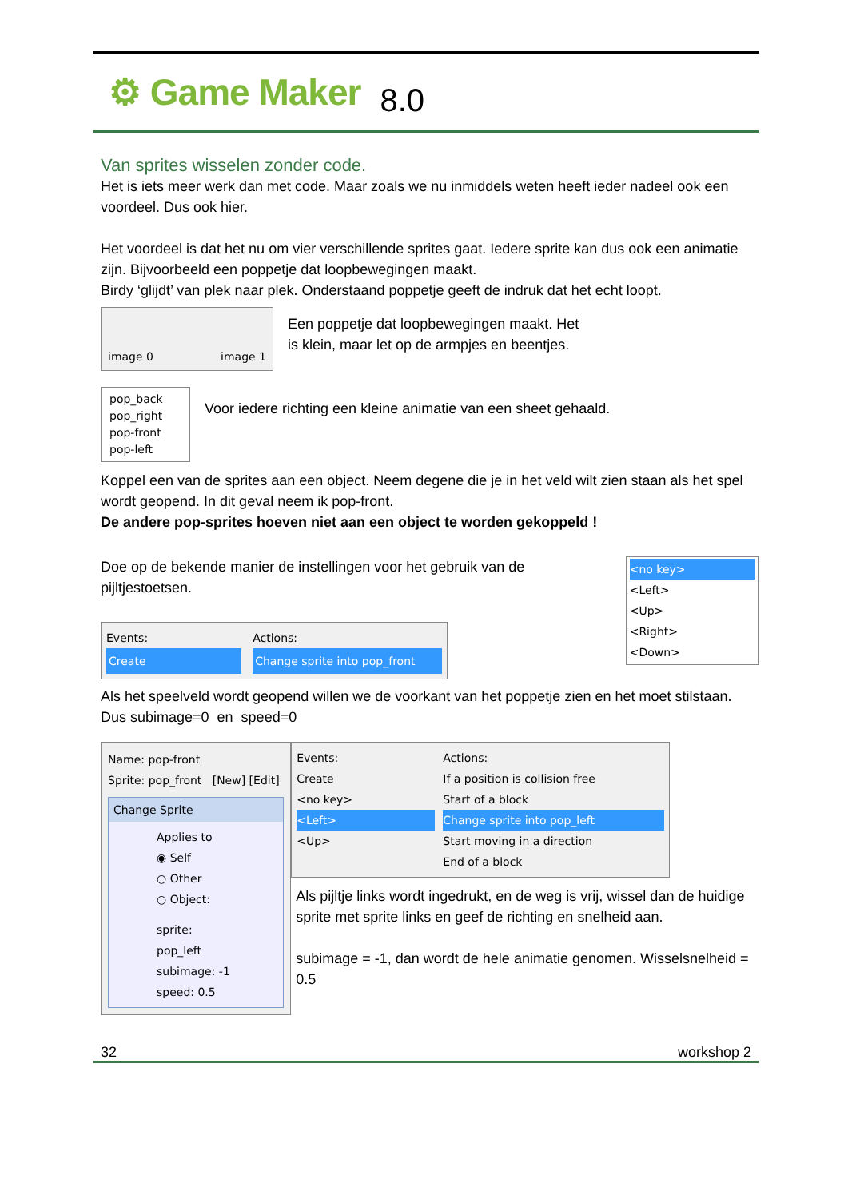⚙ Game Maker 8.0
Van sprites wisselen zonder code.
Het is iets meer werk dan met code. Maar zoals we nu inmiddels weten heeft ieder nadeel ook een voordeel. Dus ook hier.
Het voordeel is dat het nu om vier verschillende sprites gaat. Iedere sprite kan dus ook een animatie zijn. Bijvoorbeeld een poppetje dat loopbewegingen maakt.
Birdy ‘glijdt’ van plek naar plek. Onderstaand poppetje geeft de indruk dat het echt loopt.
image 0 image 1
Een poppetje dat loopbewegingen maakt. Het
is klein, maar let op de armpjes en beentjes.
pop_back
pop_right
pop-front
pop-left
Voor iedere richting een kleine animatie van een sheet gehaald.
Koppel een van de sprites aan een object. Neem degene die je in het veld wilt zien staan als het spel wordt geopend. In dit geval neem ik pop-front.
De andere pop-sprites hoeven niet aan een object te worden gekoppeld !
Doe op de bekende manier de instellingen voor het gebruik van de pijltjestoetsen.
Events:
Create
Actions:
Change sprite into pop_front
<no key>
<Left>
<Up>
<Right>
<Down>
Als het speelveld wordt geopend willen we de voorkant van het poppetje zien en het moet stilstaan. Dus subimage=0 en speed=0
Name: pop-front
Sprite: pop_front [New] [Edit]
Change Sprite
Applies to
◉ Self
○ Other
○ Object:
sprite: pop_left
subimage: -1
speed: 0.5
Events:
Create
<no key>
<Left>
<Up>
Actions:
If a position is collision free
Start of a block
Change sprite into pop_left
Start moving in a direction
End of a block
Als pijltje links wordt ingedrukt, en de weg is vrij, wissel dan de huidige sprite met sprite links en geef de richting en snelheid aan.
subimage = -1, dan wordt de hele animatie genomen. Wisselsnelheid = 0.5
32 workshop 2